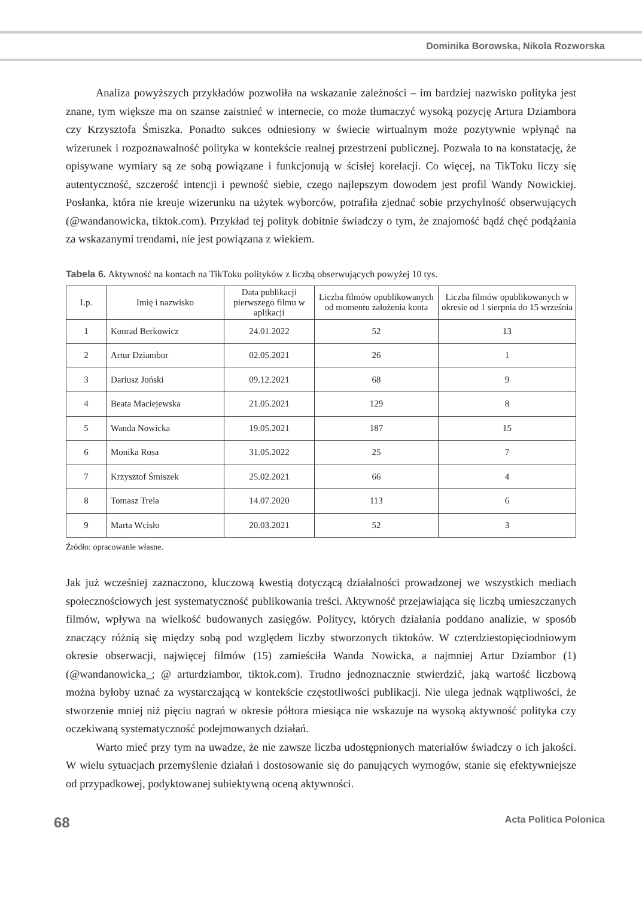Dominika Borowska, Nikola Rozworska
Analiza powyższych przykładów pozwoliła na wskazanie zależności – im bardziej nazwisko polityka jest znane, tym większe ma on szanse zaistnieć w internecie, co może tłumaczyć wysoką pozycję Artura Dziambora czy Krzysztofa Śmiszka. Ponadto sukces odniesiony w świecie wirtualnym może pozytywnie wpłynąć na wizerunek i rozpoznawalność polityka w kontekście realnej przestrzeni publicznej. Pozwala to na konstatację, że opisywane wymiary są ze sobą powiązane i funkcjonują w ścisłej korelacji. Co więcej, na TikToku liczy się autentyczność, szczerość intencji i pewność siebie, czego najlepszym dowodem jest profil Wandy Nowickiej. Posłanka, która nie kreuje wizerunku na użytek wyborców, potrafiła zjednać sobie przychylność obserwujących (@wandanowicka, tiktok.com). Przykład tej polityk dobitnie świadczy o tym, że znajomość bądź chęć podążania za wskazanymi trendami, nie jest powiązana z wiekiem.
Tabela 6. Aktywność na kontach na TikToku polityków z liczbą obserwujących powyżej 10 tys.
| Lp. | Imię i nazwisko | Data publikacji pierwszego filmu w aplikacji | Liczba filmów opublikowanych od momentu założenia konta | Liczba filmów opublikowanych w okresie od 1 sierpnia do 15 września |
| --- | --- | --- | --- | --- |
| 1 | Konrad Berkowicz | 24.01.2022 | 52 | 13 |
| 2 | Artur Dziambor | 02.05.2021 | 26 | 1 |
| 3 | Dariusz Joński | 09.12.2021 | 68 | 9 |
| 4 | Beata Maciejewska | 21.05.2021 | 129 | 8 |
| 5 | Wanda Nowicka | 19.05.2021 | 187 | 15 |
| 6 | Monika Rosa | 31.05.2022 | 25 | 7 |
| 7 | Krzysztof Śmiszek | 25.02.2021 | 66 | 4 |
| 8 | Tomasz Trela | 14.07.2020 | 113 | 6 |
| 9 | Marta Wcisło | 20.03.2021 | 52 | 3 |
Źródło: opracowanie własne.
Jak już wcześniej zaznaczono, kluczową kwestią dotyczącą działalności prowadzonej we wszystkich mediach społecznościowych jest systematyczność publikowania treści. Aktywność przejawiająca się liczbą umieszczanych filmów, wpływa na wielkość budowanych zasięgów. Politycy, których działania poddano analizie, w sposób znaczący różnią się między sobą pod względem liczby stworzonych tiktoków. W czterdziestopięciodniowym okresie obserwacji, najwięcej filmów (15) zamieściła Wanda Nowicka, a najmniej Artur Dziambor (1) (@wandanowicka_; @ arturdziambor, tiktok.com). Trudno jednoznacznie stwierdzić, jaką wartość liczbową można byłoby uznać za wystarczającą w kontekście częstotliwości publikacji. Nie ulega jednak wątpliwości, że stworzenie mniej niż pięciu nagrań w okresie półtora miesiąca nie wskazuje na wysoką aktywność polityka czy oczekiwaną systematyczność podejmowanych działań.
Warto mieć przy tym na uwadze, że nie zawsze liczba udostępnionych materiałów świadczy o ich jakości. W wielu sytuacjach przemyślenie działań i dostosowanie się do panujących wymogów, stanie się efektywniejsze od przypadkowej, podyktowanej subiektywną oceną aktywności.
68 Acta Politica Polonica